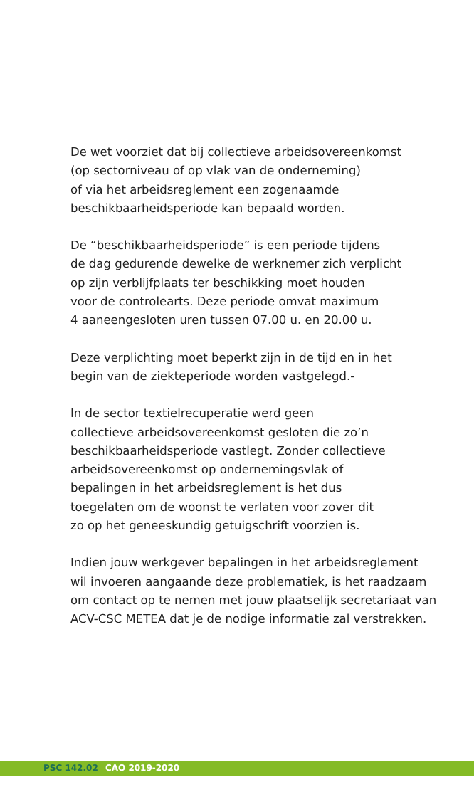De wet voorziet dat bij collectieve arbeidsovereenkomst
(op sectorniveau of op vlak van de onderneming)
of via het arbeidsreglement een zogenaamde
beschikbaarheidsperiode kan bepaald worden.
De “beschikbaarheidsperiode” is een periode tijdens
de dag gedurende dewelke de werknemer zich verplicht
op zijn verblijfplaats ter beschikking moet houden
voor de controlearts. Deze periode omvat maximum
4 aaneengesloten uren tussen 07.00 u. en 20.00 u.
Deze verplichting moet beperkt zijn in de tijd en in het
begin van de ziekteperiode worden vastgelegd.-
In de sector textielrecuperatie werd geen
collectieve arbeidsovereenkomst gesloten die zo’n
beschikbaarheidsperiode vastlegt. Zonder collectieve
arbeidsovereenkomst op ondernemingsvlak of
bepalingen in het arbeidsreglement is het dus
toegelaten om de woonst te verlaten voor zover dit
zo op het geneeskundig getuigschrift voorzien is.
Indien jouw werkgever bepalingen in het arbeidsreglement
wil invoeren aangaande deze problematiek, is het raadzaam
om contact op te nemen met jouw plaatselijk secretariaat van
ACV-CSC METEA dat je de nodige informatie zal verstrekken.
PSC 142.02 CAO 2019-2020